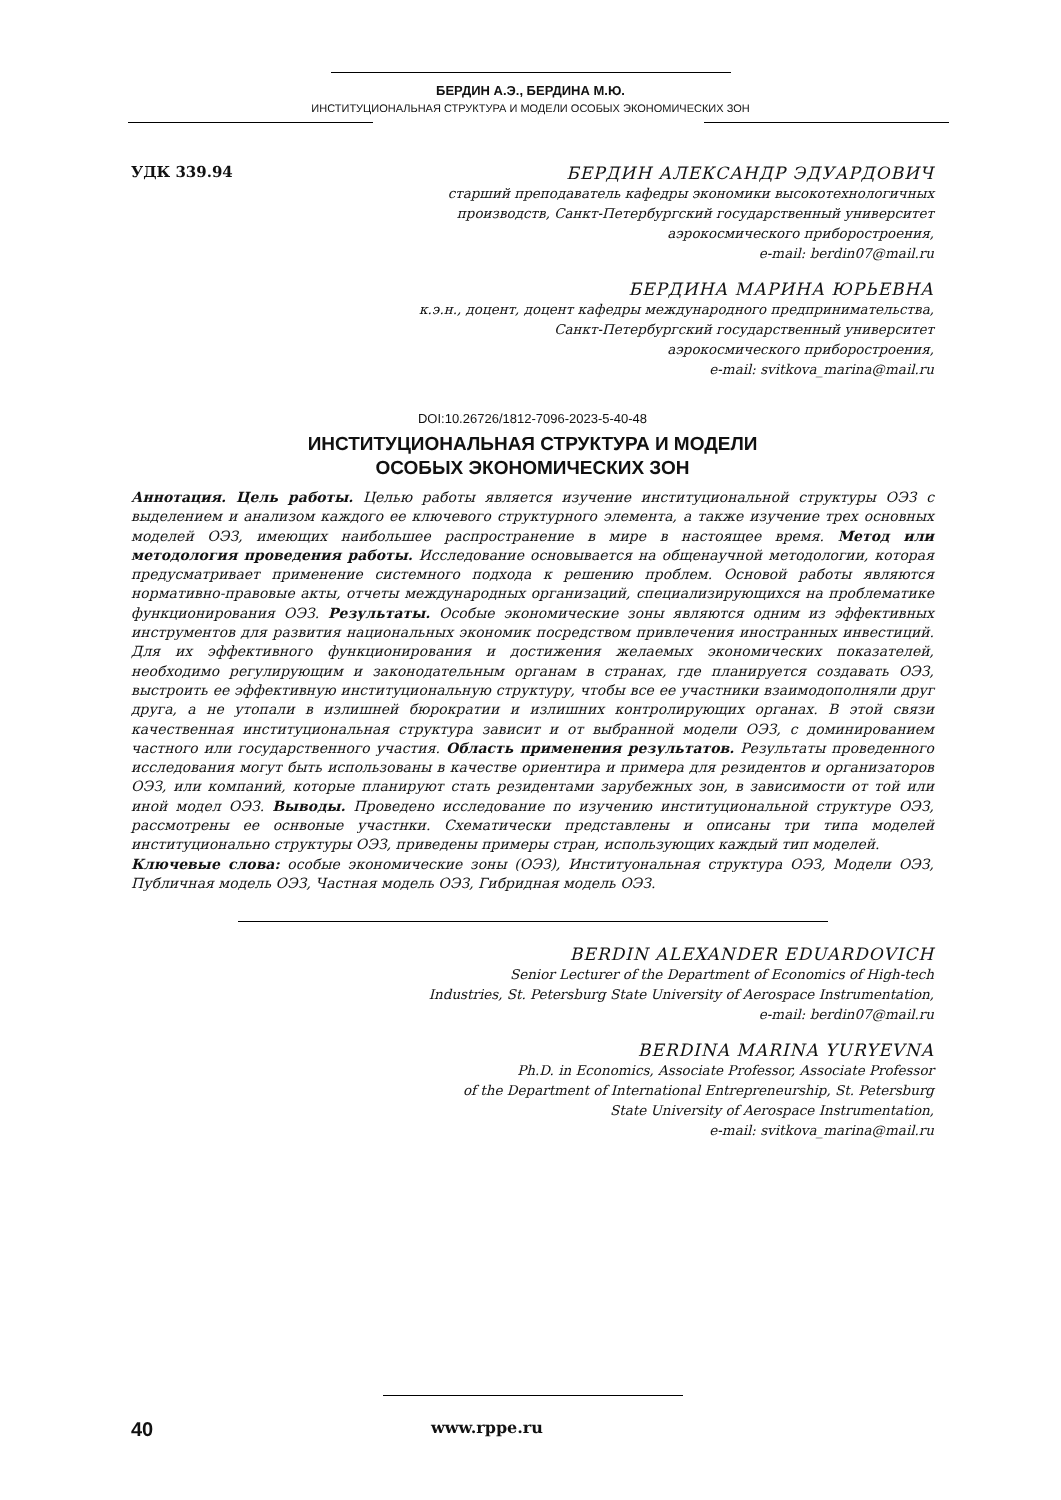БЕРДИН А.Э., БЕРДИНА М.Ю.
ИНСТИТУЦИОНАЛЬНАЯ СТРУКТУРА И МОДЕЛИ ОСОБЫХ ЭКОНОМИЧЕСКИХ ЗОН
УДК 339.94
БЕРДИН АЛЕКСАНДР ЭДУАРДОВИЧ
старший преподаватель кафедры экономики высокотехнологичных
производств, Санкт-Петербургский государственный университет
аэрокосмического приборостроения,
e-mail: berdin07@mail.ru
БЕРДИНА МАРИНА ЮРЬЕВНА
к.э.н., доцент, доцент кафедры международного предпринимательства,
Санкт-Петербургский государственный университет
аэрокосмического приборостроения,
e-mail: svitkova_marina@mail.ru
DOI:10.26726/1812-7096-2023-5-40-48
ИНСТИТУЦИОНАЛЬНАЯ СТРУКТУРА И МОДЕЛИ
ОСОБЫХ ЭКОНОМИЧЕСКИХ ЗОН
Аннотация. Цель работы. Целью работы является изучение институциональной структуры ОЭЗ с выделением и анализом каждого ее ключевого структурного элемента, а также изучение трех основных моделей ОЭЗ, имеющих наибольшее распространение в мире в настоящее время. Метод или методология проведения работы. Исследование основывается на общенаучной методологии, которая предусматривает применение системного подхода к решению проблем. Основой работы являются нормативно-правовые акты, отчеты международных организаций, специализирующихся на проблематике функционирования ОЭЗ. Результаты. Особые экономические зоны являются одним из эффективных инструментов для развития национальных экономик посредством привлечения иностранных инвестиций. Для их эффективного функционирования и достижения желаемых экономических показателей, необходимо регулирующим и законодательным органам в странах, где планируется создавать ОЭЗ, выстроить ее эффективную институциональную структуру, чтобы все ее участники взаимодополняли друг друга, а не утопали в излишней бюрократии и излишних контролирующих органах. В этой связи качественная институциональная структура зависит и от выбранной модели ОЭЗ, с доминированием частного или государственного участия. Область применения результатов. Результаты проведенного исследования могут быть использованы в качестве ориентира и примера для резидентов и организаторов ОЭЗ, или компаний, которые планируют стать резидентами зарубежных зон, в зависимости от той или иной модел ОЭЗ. Выводы. Проведено исследование по изучению институциональной структуре ОЭЗ, рассмотрены ее оснвоные участнки. Схематически представлены и описаны три типа моделей институционально структуры ОЭЗ, приведены примеры стран, использующих каждый тип моделей.
Ключевые слова: особые экономические зоны (ОЭЗ), Институональная структура ОЭЗ, Модели ОЭЗ, Публичная модель ОЭЗ, Частная модель ОЭЗ, Гибридная модель ОЭЗ.
BERDIN ALEXANDER EDUARDOVICH
Senior Lecturer of the Department of Economics of High-tech
Industries, St. Petersburg State University of Aerospace Instrumentation,
e-mail: berdin07@mail.ru
BERDINA MARINA YURYEVNA
Ph.D. in Economics, Associate Professor, Associate Professor
of the Department of International Entrepreneurship, St. Petersburg
State University of Aerospace Instrumentation,
e-mail: svitkova_marina@mail.ru
40
www.rppe.ru